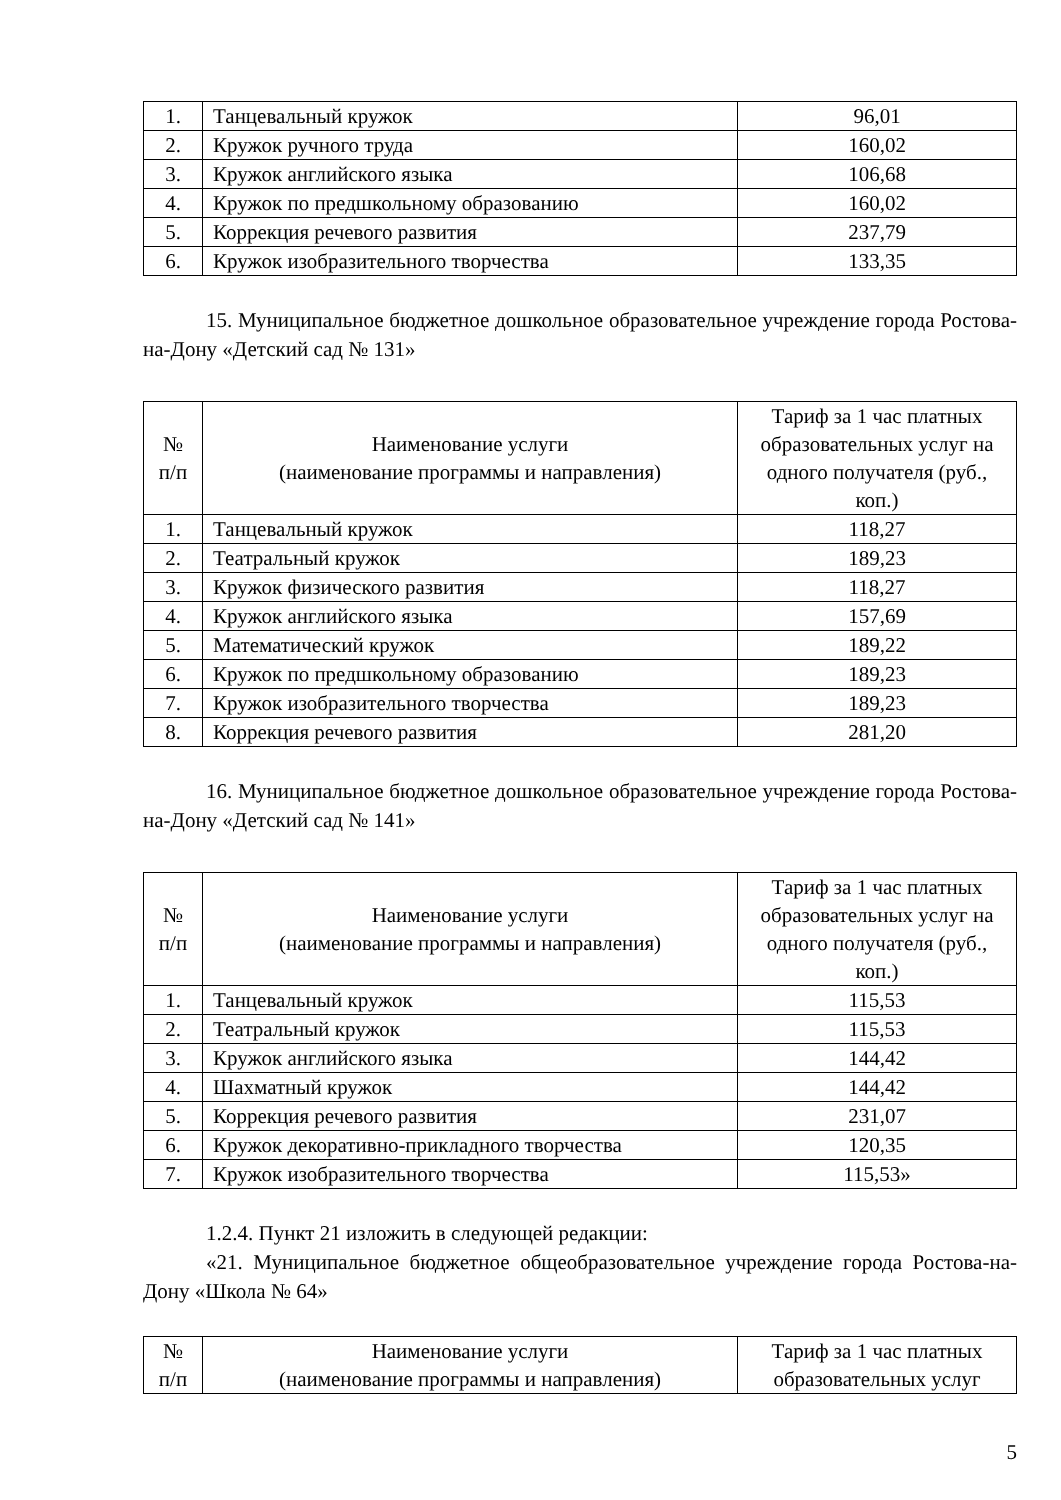| 1. | Танцевальный кружок | 96,01 |
| 2. | Кружок ручного труда | 160,02 |
| 3. | Кружок английского языка | 106,68 |
| 4. | Кружок по предшкольному образованию | 160,02 |
| 5. | Коррекция речевого развития | 237,79 |
| 6. | Кружок изобразительного творчества | 133,35 |
15. Муниципальное бюджетное дошкольное образовательное учреждение города Ростова-на-Дону «Детский сад № 131»
| № п/п | Наименование услуги (наименование программы и направления) | Тариф за 1 час платных образовательных услуг на одного получателя (руб., коп.) |
| --- | --- | --- |
| 1. | Танцевальный кружок | 118,27 |
| 2. | Театральный кружок | 189,23 |
| 3. | Кружок физического развития | 118,27 |
| 4. | Кружок английского языка | 157,69 |
| 5. | Математический кружок | 189,22 |
| 6. | Кружок по предшкольному образованию | 189,23 |
| 7. | Кружок изобразительного творчества | 189,23 |
| 8. | Коррекция речевого развития | 281,20 |
16. Муниципальное бюджетное дошкольное образовательное учреждение города Ростова-на-Дону «Детский сад № 141»
| № п/п | Наименование услуги (наименование программы и направления) | Тариф за 1 час платных образовательных услуг на одного получателя (руб., коп.) |
| --- | --- | --- |
| 1. | Танцевальный кружок | 115,53 |
| 2. | Театральный кружок | 115,53 |
| 3. | Кружок английского языка | 144,42 |
| 4. | Шахматный кружок | 144,42 |
| 5. | Коррекция речевого развития | 231,07 |
| 6. | Кружок декоративно-прикладного творчества | 120,35 |
| 7. | Кружок изобразительного творчества | 115,53» |
1.2.4. Пункт 21 изложить в следующей редакции:
«21. Муниципальное бюджетное общеобразовательное учреждение города Ростова-на-Дону «Школа № 64»
| № п/п | Наименование услуги (наименование программы и направления) | Тариф за 1 час платных образовательных услуг |
| --- | --- | --- |
5